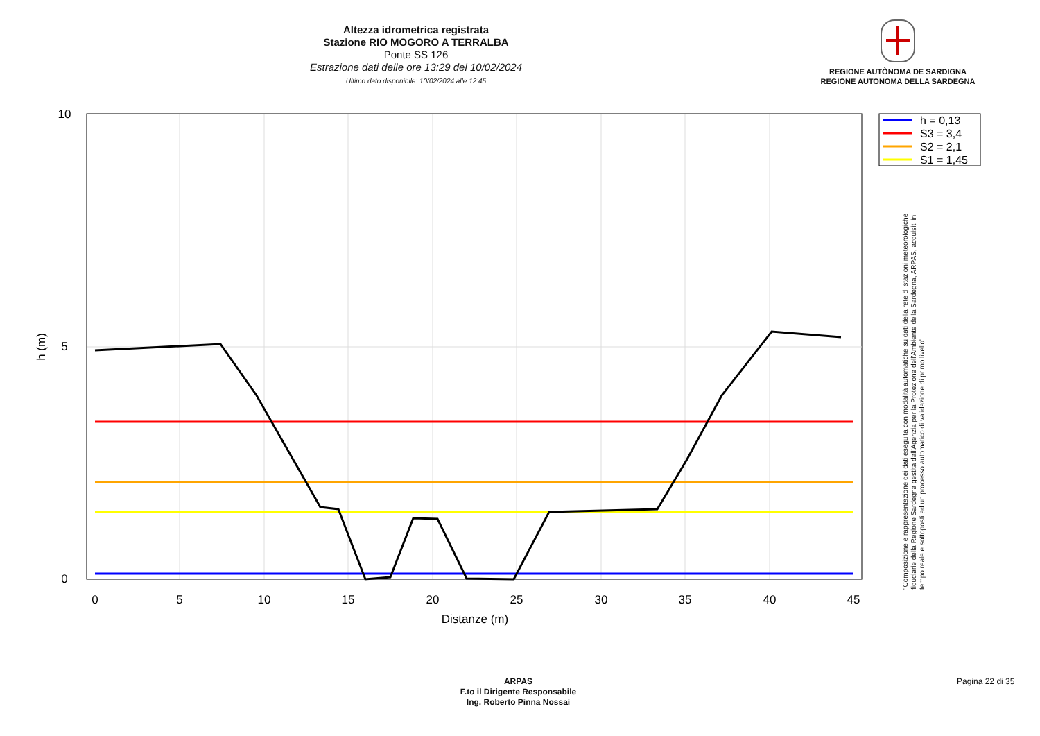Altezza idrometrica registrata
Stazione RIO MOGORO A TERRALBA
Ponte SS 126
Estrazione dati delle ore 13:29 del 10/02/2024
Ultimo dato disponibile: 10/02/2024 alle 12:45
REGIONE AUTÒNOMA DE SARDIGNA
REGIONE AUTONOMA DELLA SARDEGNA
0
5
10
15
20
25
30
35
40
45
Distanze (m)
0
5
10
h (m)
h = 0,13
S3 = 3,4
S2 = 2,1
S1 = 1,45
"Composizione e rappresentazione dei dati eseguita con modalità automatiche su dati della rete di stazioni meteorologiche fiduciarie della Regione Sardegna gestita dall'Agenzia per la Protezione dell'Ambiente della Sardegna, ARPAS, acquisiti in tempo reale e sottoposti ad un processo automatico di validazione di primo livello"
ARPAS
F.to il Dirigente Responsabile
Ing. Roberto Pinna Nossai
Pagina 22 di 35